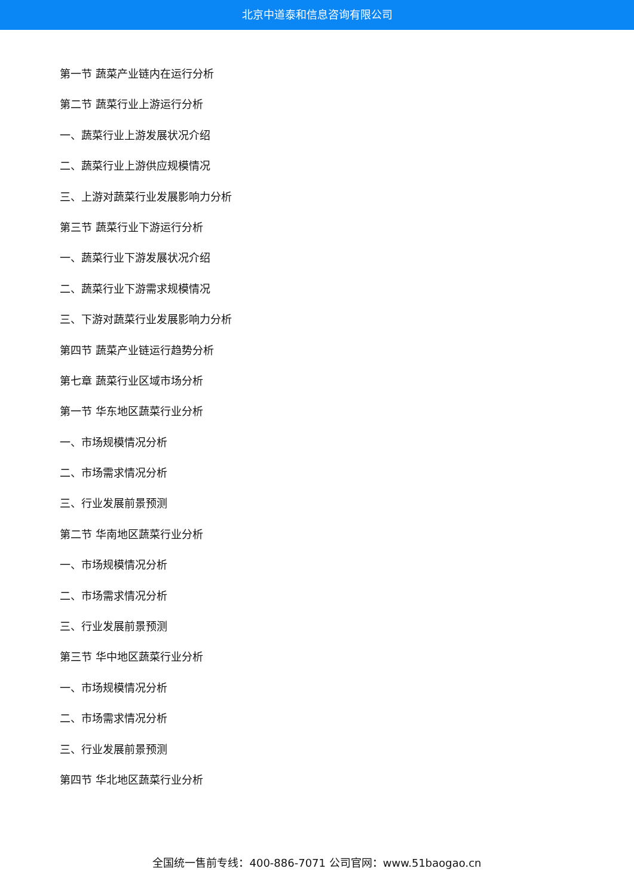北京中道泰和信息咨询有限公司
第一节 蔬菜产业链内在运行分析
第二节 蔬菜行业上游运行分析
一、蔬菜行业上游发展状况介绍
二、蔬菜行业上游供应规模情况
三、上游对蔬菜行业发展影响力分析
第三节 蔬菜行业下游运行分析
一、蔬菜行业下游发展状况介绍
二、蔬菜行业下游需求规模情况
三、下游对蔬菜行业发展影响力分析
第四节 蔬菜产业链运行趋势分析
第七章 蔬菜行业区域市场分析
第一节 华东地区蔬菜行业分析
一、市场规模情况分析
二、市场需求情况分析
三、行业发展前景预测
第二节 华南地区蔬菜行业分析
一、市场规模情况分析
二、市场需求情况分析
三、行业发展前景预测
第三节 华中地区蔬菜行业分析
一、市场规模情况分析
二、市场需求情况分析
三、行业发展前景预测
第四节 华北地区蔬菜行业分析
全国统一售前专线：400-886-7071 公司官网：www.51baogao.cn